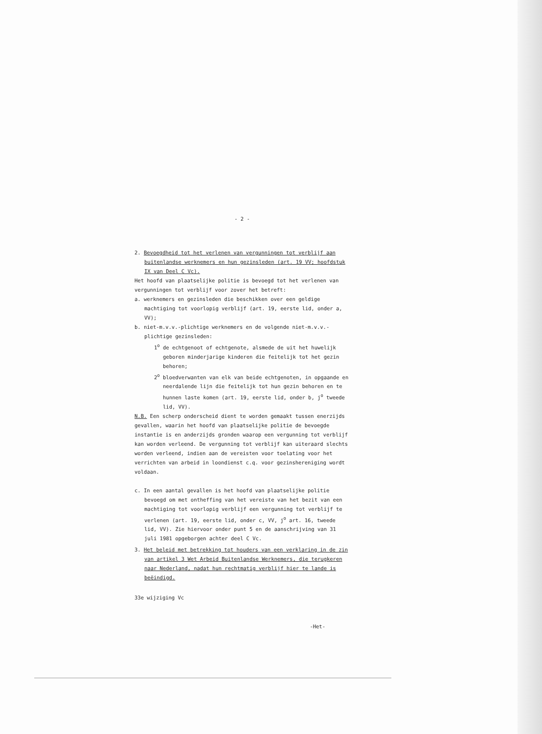- 2 -
2. Bevoegdheid tot het verlenen van vergunningen tot verblijf aan buitenlandse werknemers en hun gezinsleden (art. 19 VV; hoofdstuk IX van Deel C Vc).
Het hoofd van plaatselijke politie is bevoegd tot het verlenen van vergunningen tot verblijf voor zover het betreft:
a. werknemers en gezinsleden die beschikken over een geldige machtiging tot voorlopig verblijf (art. 19, eerste lid, onder a, VV);
b. niet-m.v.v.-plichtige werknemers en de volgende niet-m.v.v.-plichtige gezinsleden:
1<sup>o</sup> de echtgenoot of echtgenote, alsmede de uit het huwelijk geboren minderjarige kinderen die feitelijk tot het gezin behoren;
2<sup>o</sup> bloedverwanten van elk van beide echtgenoten, in opgaande en neerdalende lijn die feitelijk tot hun gezin behoren en te hunnen laste komen (art. 19, eerste lid, onder b, j<sup>o</sup> tweede lid, VV).
N.B. Een scherp onderscheid dient te worden gemaakt tussen enerzijds gevallen, waarin het hoofd van plaatselijke politie de bevoegde instantie is en anderzijds gronden waarop een vergunning tot verblijf kan worden verleend. De vergunning tot verblijf kan uiteraard slechts worden verleend, indien aan de vereisten voor toelating voor het verrichten van arbeid in loondienst c.q. voor gezinshereniging wordt voldaan.
c. In een aantal gevallen is het hoofd van plaatselijke politie bevoegd om met ontheffing van het vereiste van het bezit van een machtiging tot voorlopig verblijf een vergunning tot verblijf te verlenen (art. 19, eerste lid, onder c, VV, j<sup>o</sup> art. 16, tweede lid, VV). Zie hiervoor onder punt 5 en de aanschrijving van 31 juli 1981 opgeborgen achter deel C Vc.
3. Het beleid met betrekking tot houders van een verklaring in de zin van artikel 3 Wet Arbeid Buitenlandse Werknemers, die terugkeren naar Nederland, nadat hun rechtmatig verblijf hier te lande is beëindigd.
33e wijziging Vc
-Het-